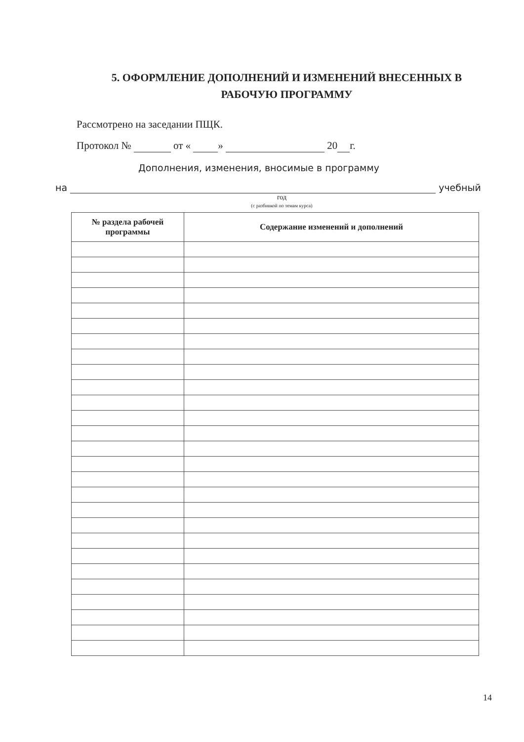5. ОФОРМЛЕНИЕ ДОПОЛНЕНИЙ И ИЗМЕНЕНИЙ ВНЕСЕННЫХ В РАБОЧУЮ ПРОГРАММУ
Рассмотрено на заседании ПЩК.
Протокол № от « » 20 г.
Дополнения, изменения, вносимые в программу
на учебный
год
(с разбивкой по темам курса)
| № раздела рабочей программы | Содержание изменений и дополнений |
| --- | --- |
14